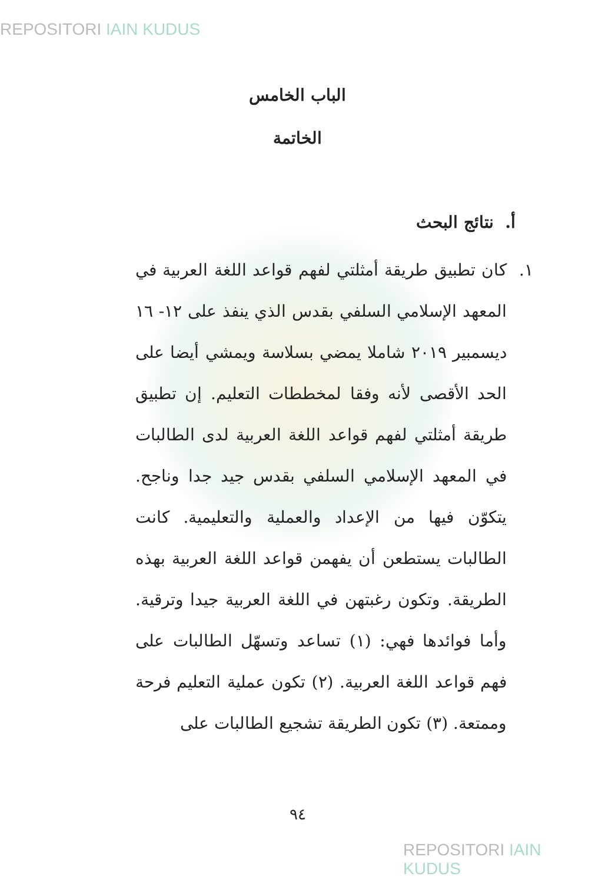REPOSITORI IAIN KUDUS
الباب الخامس
الخاتمة
أ. نتائج البحث
١. كان تطبيق طريقة أمثلتي لفهم قواعد اللغة العربية في المعهد الإسلامي السلفي بقدس الذي ينفذ على ١٢- ١٦ ديسمبير ٢٠١٩ شاملا يمضي بسلاسة ويمشي أيضا على الحد الأقصى لأنه وفقا لمخططات التعليم. إن تطبيق طريقة أمثلتي لفهم قواعد اللغة العربية لدى الطالبات في المعهد الإسلامي السلفي بقدس جيد جدا وناجح. يتكوّن فيها من الإعداد والعملية والتعليمية. كانت الطالبات يستطعن أن يفهمن قواعد اللغة العربية بهذه الطريقة. وتكون رغبتهن في اللغة العربية جيدا وترقية. وأما فوائدها فهي: (١) تساعد وتسهّل الطالبات على فهم قواعد اللغة العربية. (٢) تكون عملية التعليم فرحة وممتعة. (٣) تكون الطريقة تشجيع الطالبات على
٩٤
REPOSITORI IAIN KUDUS